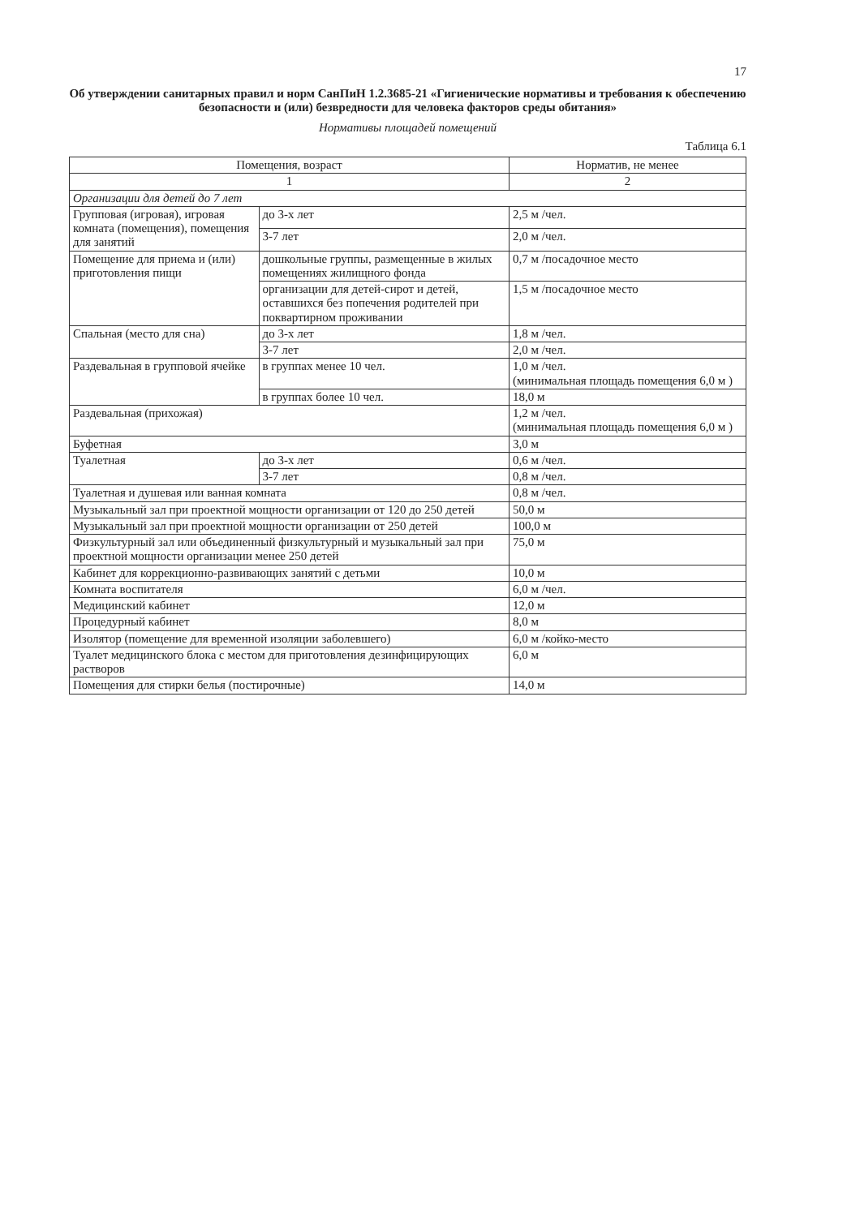17
Об утверждении санитарных правил и норм СанПиН 1.2.3685-21 «Гигиенические нормативы и требования к обеспечению безопасности и (или) безвредности для человека факторов среды обитания»
Нормативы площадей помещений
Таблица 6.1
| Помещения, возраст | | Норматив, не менее |
| --- | --- | --- |
| 1 | | 2 |
| Организации для детей до 7 лет | | |
| Групповая (игровая), игровая комната (помещения), помещения для занятий | до 3-х лет | 2,5 м /чел. |
| | 3-7 лет | 2,0 м /чел. |
| Помещение для приема и (или) приготовления пищи | дошкольные группы, размещенные в жилых помещениях жилищного фонда | 0,7 м /посадочное место |
| | организации для детей-сирот и детей, оставшихся без попечения родителей при поквартирном проживании | 1,5 м /посадочное место |
| Спальная (место для сна) | до 3-х лет | 1,8 м /чел. |
| | 3-7 лет | 2,0 м /чел. |
| Раздевальная в групповой ячейке | в группах менее 10 чел. | 1,0 м /чел. (минимальная площадь помещения 6,0 м ) |
| | в группах более 10 чел. | 18,0 м |
| Раздевальная (прихожая) | | 1,2 м /чел. (минимальная площадь помещения 6,0 м ) |
| Буфетная | | 3,0 м |
| Туалетная | до 3-х лет | 0,6 м /чел. |
| | 3-7 лет | 0,8 м /чел. |
| Туалетная и душевая или ванная комната | | 0,8 м /чел. |
| Музыкальный зал при проектной мощности организации от 120 до 250 детей | | 50,0 м |
| Музыкальный зал при проектной мощности организации от 250 детей | | 100,0 м |
| Физкультурный зал или объединенный физкультурный и музыкальный зал при проектной мощности организации менее 250 детей | | 75,0 м |
| Кабинет для коррекционно-развивающих занятий с детьми | | 10,0 м |
| Комната воспитателя | | 6,0 м /чел. |
| Медицинский кабинет | | 12,0 м |
| Процедурный кабинет | | 8,0 м |
| Изолятор (помещение для временной изоляции заболевшего) | | 6,0 м /койко-место |
| Туалет медицинского блока с местом для приготовления дезинфицирующих растворов | | 6,0 м |
| Помещения для стирки белья (постирочные) | | 14,0 м |